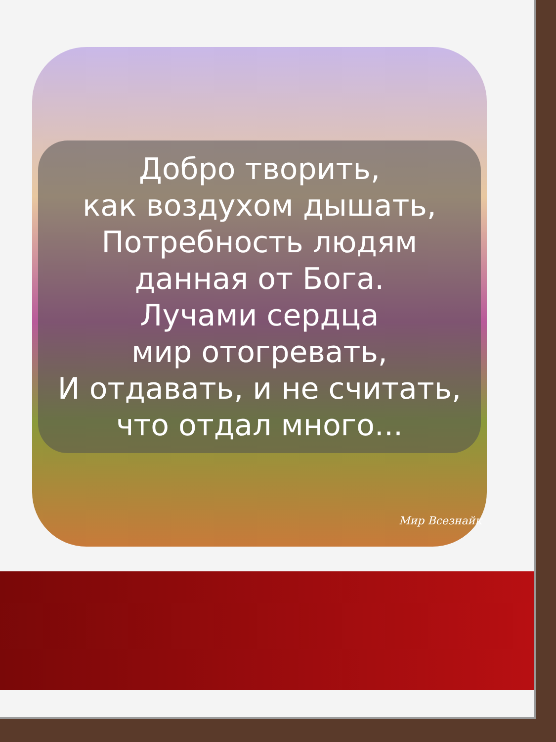Добро творить,
как воздухом дышать,
Потребность людям
данная от Бога.
Лучами сердца
мир отогревать,
И отдавать, и не считать,
что отдал много...
Мир Всезнайк